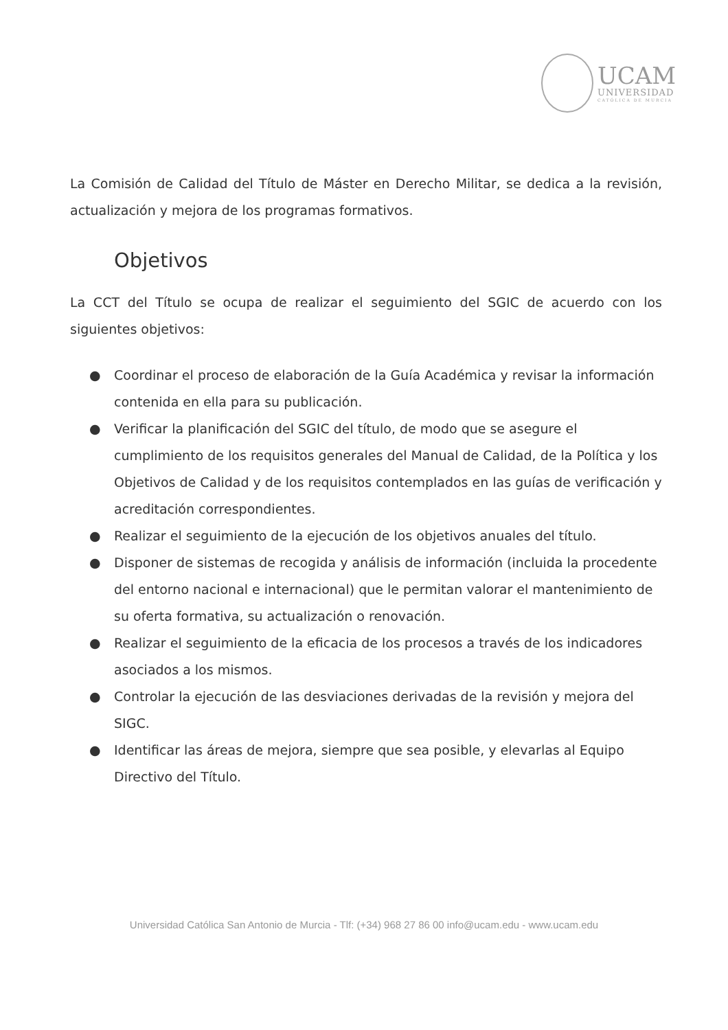UCAM
UNIVERSIDAD
CATÓLICA DE MURCIA
La Comisión de Calidad del Título de Máster en Derecho Militar, se dedica a la revisión, actualización y mejora de los programas formativos.
Objetivos
La CCT del Título se ocupa de realizar el seguimiento del SGIC de acuerdo con los siguientes objetivos:
● Coordinar el proceso de elaboración de la Guía Académica y revisar la información contenida en ella para su publicación.
● Verificar la planificación del SGIC del título, de modo que se asegure el cumplimiento de los requisitos generales del Manual de Calidad, de la Política y los Objetivos de Calidad y de los requisitos contemplados en las guías de verificación y acreditación correspondientes.
● Realizar el seguimiento de la ejecución de los objetivos anuales del título.
● Disponer de sistemas de recogida y análisis de información (incluida la procedente del entorno nacional e internacional) que le permitan valorar el mantenimiento de su oferta formativa, su actualización o renovación.
● Realizar el seguimiento de la eficacia de los procesos a través de los indicadores asociados a los mismos.
● Controlar la ejecución de las desviaciones derivadas de la revisión y mejora del SIGC.
● Identificar las áreas de mejora, siempre que sea posible, y elevarlas al Equipo Directivo del Título.
Universidad Católica San Antonio de Murcia - Tlf: (+34) 968 27 86 00 info@ucam.edu - www.ucam.edu